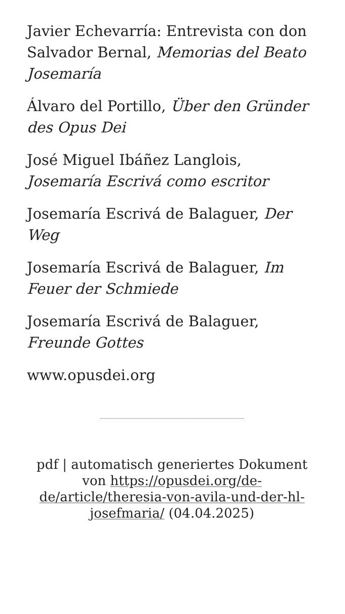Javier Echevarría: Entrevista con don Salvador Bernal, Memorias del Beato Josemaría
Álvaro del Portillo, Über den Gründer des Opus Dei
José Miguel Ibáñez Langlois, Josemaría Escrivá como escritor
Josemaría Escrivá de Balaguer, Der Weg
Josemaría Escrivá de Balaguer, Im Feuer der Schmiede
Josemaría Escrivá de Balaguer, Freunde Gottes
www.opusdei.org
pdf | automatisch generiertes Dokument von https://opusdei.org/de-de/article/theresia-von-avila-und-der-hl-josefmaria/ (04.04.2025)